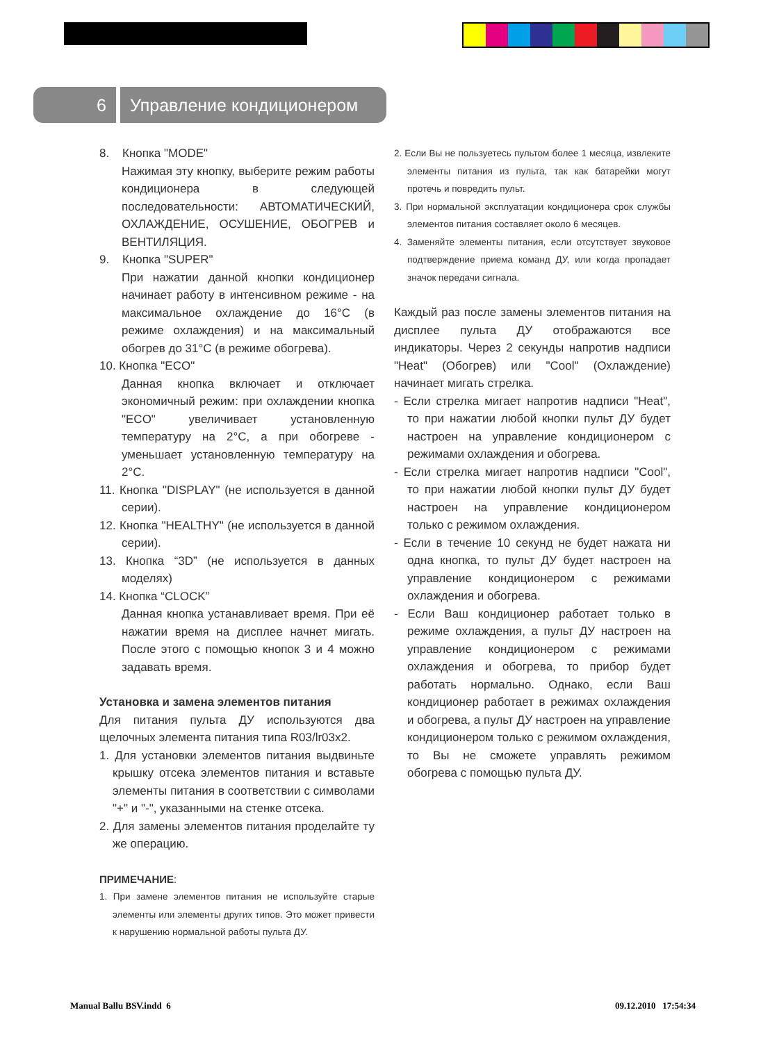6
Управление кондиционером
8. Кнопка "MODE"
Нажимая эту кнопку, выберите режим работы кондиционера в следующей последовательности: АВТОМАТИЧЕСКИЙ, ОХЛАЖДЕНИЕ, ОСУШЕНИЕ, ОБОГРЕВ и ВЕНТИЛЯЦИЯ.
9. Кнопка "SUPER"
При нажатии данной кнопки кондиционер начинает работу в интенсивном режиме - на максимальное охлаждение до 16°С (в режиме охлаждения) и на максимальный обогрев до 31°С (в режиме обогрева).
10. Кнопка "ECO"
Данная кнопка включает и отключает экономичный режим: при охлаждении кнопка "ECO" увеличивает установленную температуру на 2°С, а при обогреве - уменьшает установленную температуру на 2°С.
11. Кнопка "DISPLAY" (не используется в данной серии).
12. Кнопка "HEALTHY" (не используется в данной серии).
13. Кнопка “3D” (не используется в данных моделях)
14. Кнопка “CLOCK”
Данная кнопка устанавливает время. При её нажатии время на дисплее начнет мигать. После этого с помощью кнопок 3 и 4 можно задавать время.
Установка и замена элементов питания
Для питания пульта ДУ используются два щелочных элемента питания типа R03/lr03x2.
1. Для установки элементов питания выдвиньте крышку отсека элементов питания и вставьте элементы питания в соответствии с символами "+" и "-", указанными на стенке отсека.
2. Для замены элементов питания проделайте ту же операцию.
ПРИМЕЧАНИЕ:
1. При замене элементов питания не используйте старые элементы или элементы других типов. Это может привести к нарушению нормальной работы пульта ДУ.
2. Если Вы не пользуетесь пультом более 1 месяца, извлеките элементы питания из пульта, так как батарейки могут протечь и повредить пульт.
3. При нормальной эксплуатации кондиционера срок службы элементов питания составляет около 6 месяцев.
4. Заменяйте элементы питания, если отсутствует звуковое подтверждение приема команд ДУ, или когда пропадает значок передачи сигнала.
Каждый раз после замены элементов питания на дисплее пульта ДУ отображаются все индикаторы. Через 2 секунды напротив надписи "Heat" (Обогрев) или "Cool" (Охлаждение) начинает мигать стрелка.
- Если стрелка мигает напротив надписи "Heat", то при нажатии любой кнопки пульт ДУ будет настроен на управление кондиционером с режимами охлаждения и обогрева.
- Если стрелка мигает напротив надписи "Cool", то при нажатии любой кнопки пульт ДУ будет настроен на управление кондиционером только с режимом охлаждения.
- Если в течение 10 секунд не будет нажата ни одна кнопка, то пульт ДУ будет настроен на управление кондиционером с режимами охлаждения и обогрева.
- Если Ваш кондиционер работает только в режиме охлаждения, а пульт ДУ настроен на управление кондиционером с режимами охлаждения и обогрева, то прибор будет работать нормально. Однако, если Ваш кондиционер работает в режимах охлаждения и обогрева, а пульт ДУ настроен на управление кондиционером только с режимом охлаждения, то Вы не сможете управлять режимом обогрева с помощью пульта ДУ.
Manual Ballu BSV.indd 6 09.12.2010 17:54:34